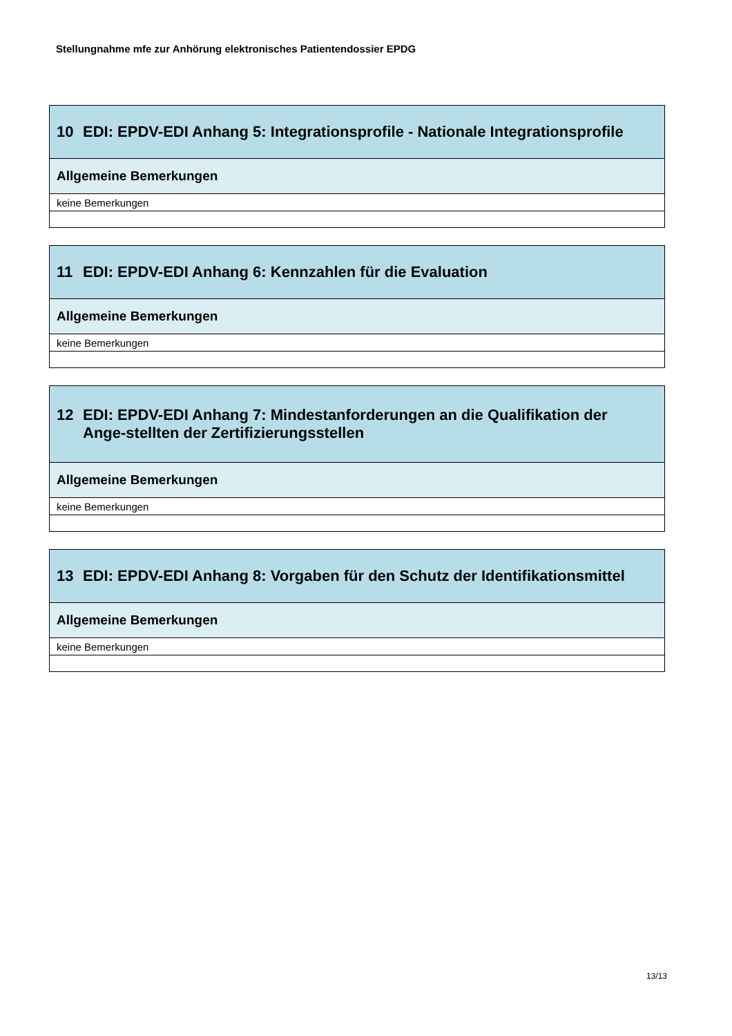Stellungnahme mfe zur Anhörung elektronisches Patientendossier EPDG
| 10 EDI: EPDV-EDI Anhang 5: Integrationsprofile - Nationale Integrationsprofile |
| Allgemeine Bemerkungen |
| keine Bemerkungen |
| 11 EDI: EPDV-EDI Anhang 6: Kennzahlen für die Evaluation |
| Allgemeine Bemerkungen |
| keine Bemerkungen |
| 12 EDI: EPDV-EDI Anhang 7: Mindestanforderungen an die Qualifikation der Ange-stellten der Zertifizierungsstellen |
| Allgemeine Bemerkungen |
| keine Bemerkungen |
| 13 EDI: EPDV-EDI Anhang 8: Vorgaben für den Schutz der Identifikationsmittel |
| Allgemeine Bemerkungen |
| keine Bemerkungen |
13/13